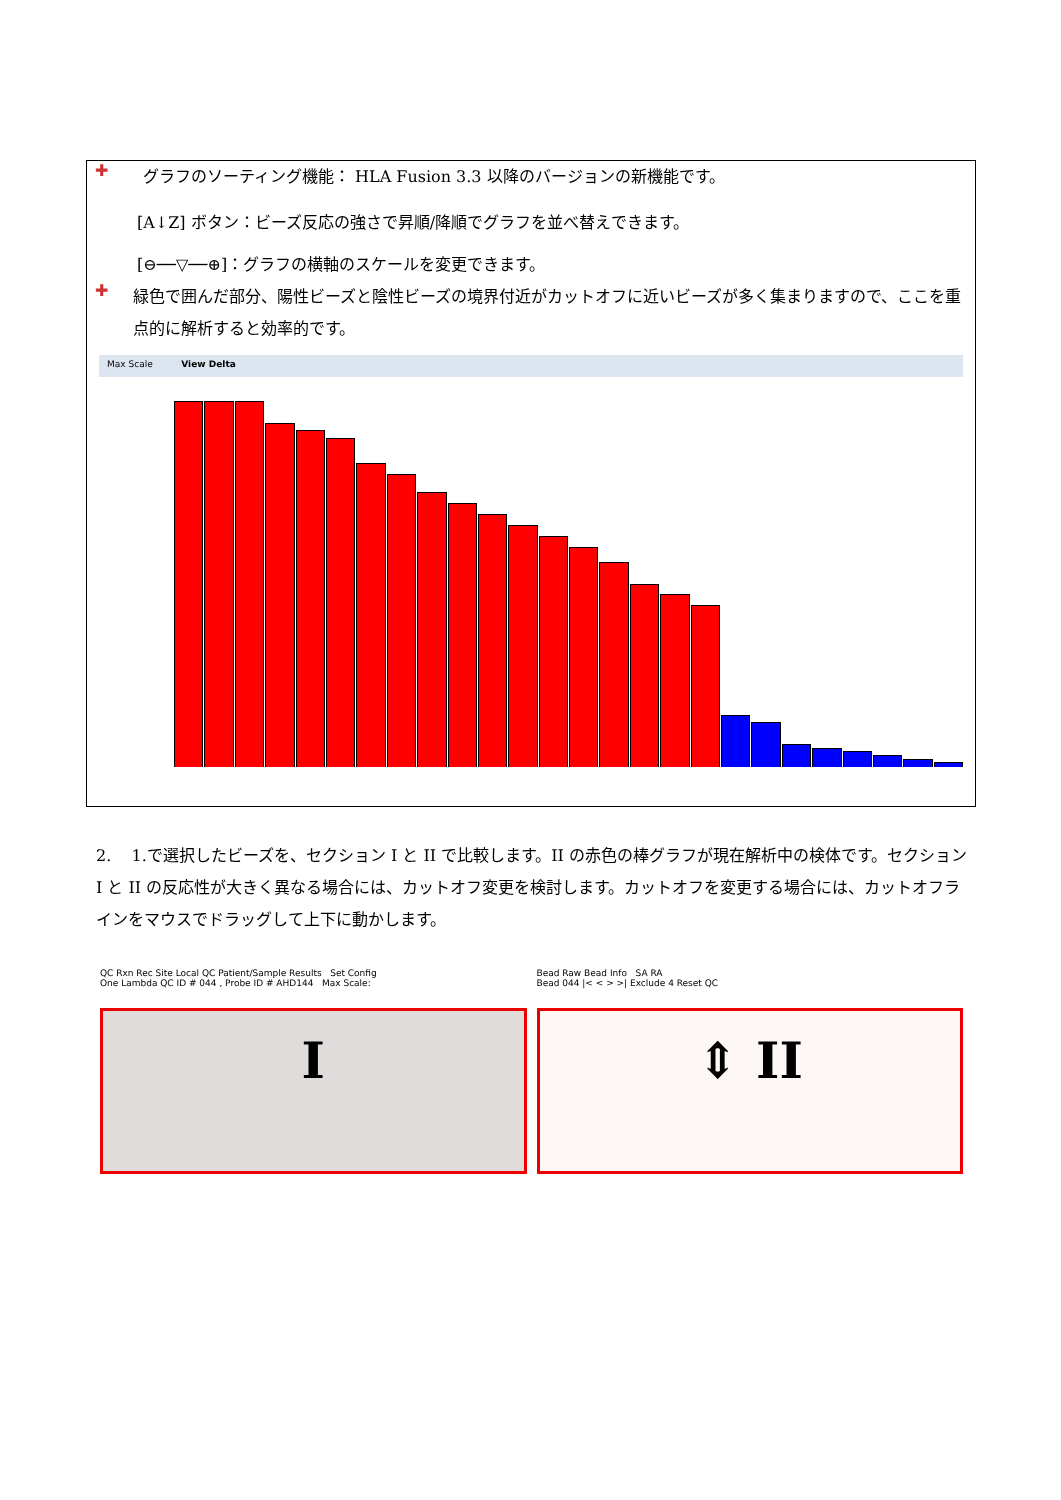✚
グラフのソーティング機能： HLA Fusion 3.3 以降のバージョンの新機能です。
[A↓Z] ボタン：ビーズ反応の強さで昇順/降順でグラフを並べ替えできます。
[⊖──▽──⊕]：グラフの横軸のスケールを変更できます。
✚
緑色で囲んだ部分、陽性ビーズと陰性ビーズの境界付近がカットオフに近いビーズが多く集まりますので、ここを重点的に解析すると効率的です。
Max Scale View Delta
2. 1.で選択したビーズを、セクション I と II で比較します。II の赤色の棒グラフが現在解析中の検体です。セクション I と II の反応性が大きく異なる場合には、カットオフ変更を検討します。カットオフを変更する場合には、カットオフラインをマウスでドラッグして上下に動かします。
QC Rxn Rec Site Local QC Patient/Sample Results Set Config
One Lambda QC ID # 044 , Probe ID # AHD144 Max Scale:
I
Bead Raw Bead Info SA RA
Bead 044 |< < > >| Exclude 4 Reset QC
⇕ II